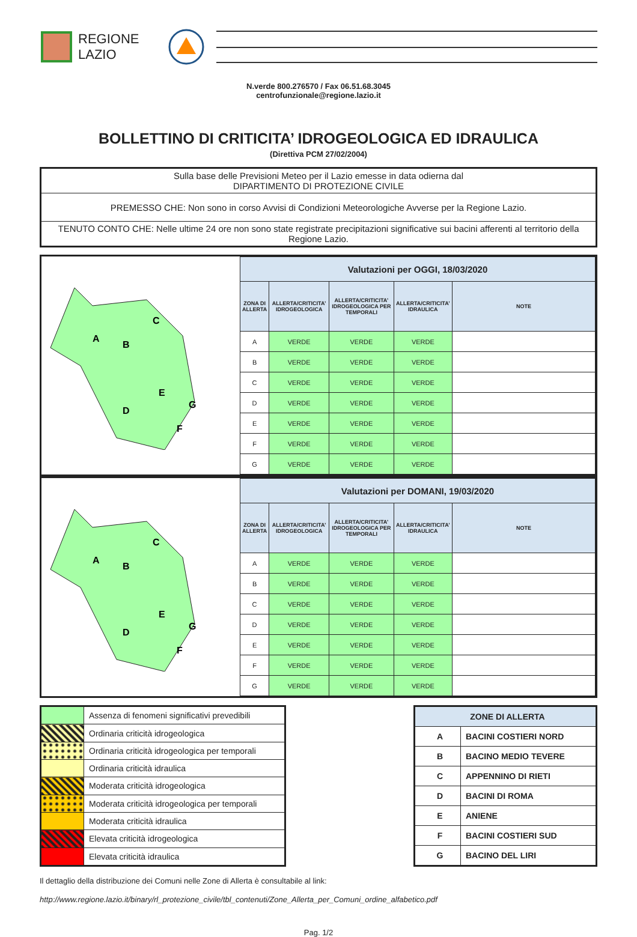REGIONE
LAZIO
N.verde 800.276570 / Fax 06.51.68.3045
centrofunzionale@regione.lazio.it
BOLLETTINO DI CRITICITA’ IDROGEOLOGICA ED IDRAULICA
(Direttiva PCM 27/02/2004)
| Sulla base delle Previsioni Meteo per il Lazio emesse in data odierna dal DIPARTIMENTO DI PROTEZIONE CIVILE |
| PREMESSO CHE: Non sono in corso Avvisi di Condizioni Meteorologiche Avverse per la Regione Lazio. |
| TENUTO CONTO CHE: Nelle ultime 24 ore non sono state registrate precipitazioni significative sui bacini afferenti al territorio della Regione Lazio. |
A
B
C
D
E
F
G
| Valutazioni per OGGI, 18/03/2020 | | | | |
| --- | --- | --- | --- | --- |
| ZONA DI ALLERTA | ALLERTA/CRITICITA’ IDROGEOLOGICA | ALLERTA/CRITICITA’ IDROGEOLOGICA PER TEMPORALI | ALLERTA/CRITICITA’ IDRAULICA | NOTE |
| A | VERDE | VERDE | VERDE | |
| B | VERDE | VERDE | VERDE | |
| C | VERDE | VERDE | VERDE | |
| D | VERDE | VERDE | VERDE | |
| E | VERDE | VERDE | VERDE | |
| F | VERDE | VERDE | VERDE | |
| G | VERDE | VERDE | VERDE | |
A
B
C
D
E
F
G
| Valutazioni per DOMANI, 19/03/2020 | | | | |
| --- | --- | --- | --- | --- |
| ZONA DI ALLERTA | ALLERTA/CRITICITA’ IDROGEOLOGICA | ALLERTA/CRITICITA’ IDROGEOLOGICA PER TEMPORALI | ALLERTA/CRITICITA’ IDRAULICA | NOTE |
| A | VERDE | VERDE | VERDE | |
| B | VERDE | VERDE | VERDE | |
| C | VERDE | VERDE | VERDE | |
| D | VERDE | VERDE | VERDE | |
| E | VERDE | VERDE | VERDE | |
| F | VERDE | VERDE | VERDE | |
| G | VERDE | VERDE | VERDE | |
| | Assenza di fenomeni significativi prevedibili |
| | Ordinaria criticità idrogeologica |
| | Ordinaria criticità idrogeologica per temporali |
| | Ordinaria criticità idraulica |
| | Moderata criticità idrogeologica |
| | Moderata criticità idrogeologica per temporali |
| | Moderata criticità idraulica |
| | Elevata criticità idrogeologica |
| | Elevata criticità idraulica |
| ZONE DI ALLERTA | |
| --- | --- |
| A | BACINI COSTIERI NORD |
| B | BACINO MEDIO TEVERE |
| C | APPENNINO DI RIETI |
| D | BACINI DI ROMA |
| E | ANIENE |
| F | BACINI COSTIERI SUD |
| G | BACINO DEL LIRI |
Il dettaglio della distribuzione dei Comuni nelle Zone di Allerta è consultabile al link:
http://www.regione.lazio.it/binary/rl_protezione_civile/tbl_contenuti/Zone_Allerta_per_Comuni_ordine_alfabetico.pdf
Pag. 1/2